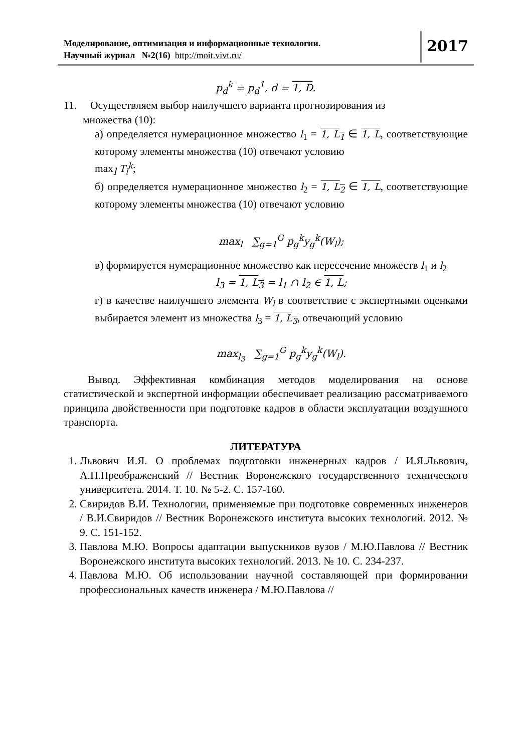Моделирование, оптимизация и информационные технологии.
Научный журнал №2(16) http://moit.vivt.ru/
2017
p<sub>d</sub><sup>k</sup> = p<sub>d</sub><sup>1</sup>, d = 1, D.
11. Осуществляем выбор наилучшего варианта прогнозирования из
множества (10):
а) определяется нумерационное множество l<sub>1</sub> = 1, L<sub>1</sub> ∈ 1, L, соответствующие которому элементы множества (10) отвечают условию
max<sub>l</sub> T<sub>l</sub><sup>k</sup>;
б) определяется нумерационное множество l<sub>2</sub> = 1, L<sub>2</sub> ∈ 1, L, соответствующие которому элементы множества (10) отвечают условию
max<sub>l</sub> ∑<sub>g=1</sub><sup>G</sup> p<sub>g</sub><sup>k</sup>y<sub>g</sub><sup>k</sup>(W<sub>l</sub>);
в) формируется нумерационное множество как пересечение множеств l<sub>1</sub> и l<sub>2</sub>
l<sub>3</sub> = 1, L<sub>3</sub> = l<sub>1</sub> ∩ l<sub>2</sub> ∈ 1, L;
г) в качестве наилучшего элемента W<sub>l</sub> в соответствие с экспертными оценками выбирается элемент из множества l<sub>3</sub> = 1, L<sub>3</sub>, отвечающий условию
max<sub>l<sub>3</sub></sub> ∑<sub>g=1</sub><sup>G</sup> p<sub>g</sub><sup>k</sup>y<sub>g</sub><sup>k</sup>(W<sub>l</sub>).
Вывод. Эффективная комбинация методов моделирования на основе статистической и экспертной информации обеспечивает реализацию рассматриваемого принципа двойственности при подготовке кадров в области эксплуатации воздушного транспорта.
ЛИТЕРАТУРА
1. Львович И.Я. О проблемах подготовки инженерных кадров / И.Я.Львович, А.П.Преображенский // Вестник Воронежского государственного технического университета. 2014. Т. 10. № 5-2. С. 157-160.
2. Свиридов В.И. Технологии, применяемые при подготовке современных инженеров / В.И.Свиридов // Вестник Воронежского института высоких технологий. 2012. № 9. С. 151-152.
3. Павлова М.Ю. Вопросы адаптации выпускников вузов / М.Ю.Павлова // Вестник Воронежского института высоких технологий. 2013. № 10. С. 234-237.
4. Павлова М.Ю. Об использовании научной составляющей при формировании профессиональных качеств инженера / М.Ю.Павлова //